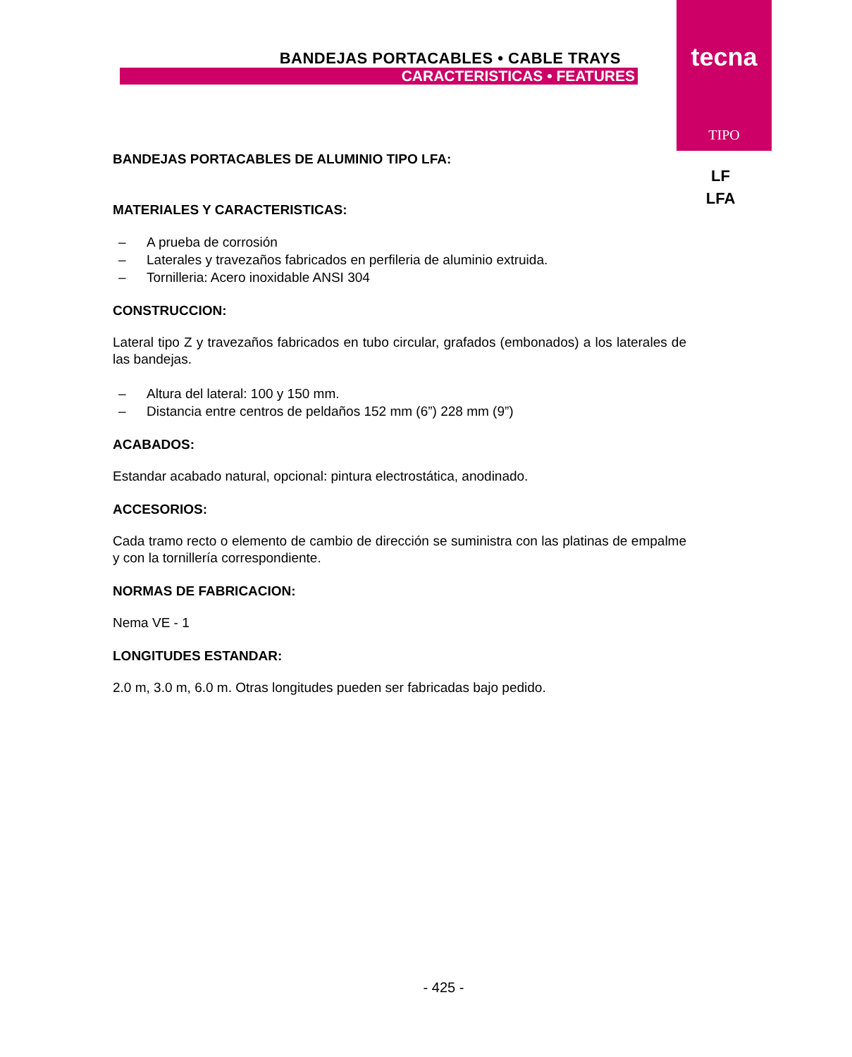BANDEJAS PORTACABLES • CABLE TRAYS
CARACTERISTICAS • FEATURES
tecna
TIPO
LF
LFA
BANDEJAS PORTACABLES DE ALUMINIO TIPO LFA:
MATERIALES Y CARACTERISTICAS:
– A prueba de corrosión
– Laterales y travezaños fabricados en perfileria de aluminio extruida.
– Tornilleria: Acero inoxidable ANSI 304
CONSTRUCCION:
Lateral tipo Z y travezaños fabricados en tubo circular, grafados (embonados) a los laterales de las bandejas.
– Altura del lateral: 100 y 150 mm.
– Distancia entre centros de peldaños 152 mm (6”) 228 mm (9”)
ACABADOS:
Estandar acabado natural, opcional: pintura electrostática, anodinado.
ACCESORIOS:
Cada tramo recto o elemento de cambio de dirección se suministra con las platinas de empalme y con la tornillería correspondiente.
NORMAS DE FABRICACION:
Nema VE - 1
LONGITUDES ESTANDAR:
2.0 m, 3.0 m, 6.0 m. Otras longitudes pueden ser fabricadas bajo pedido.
- 425 -